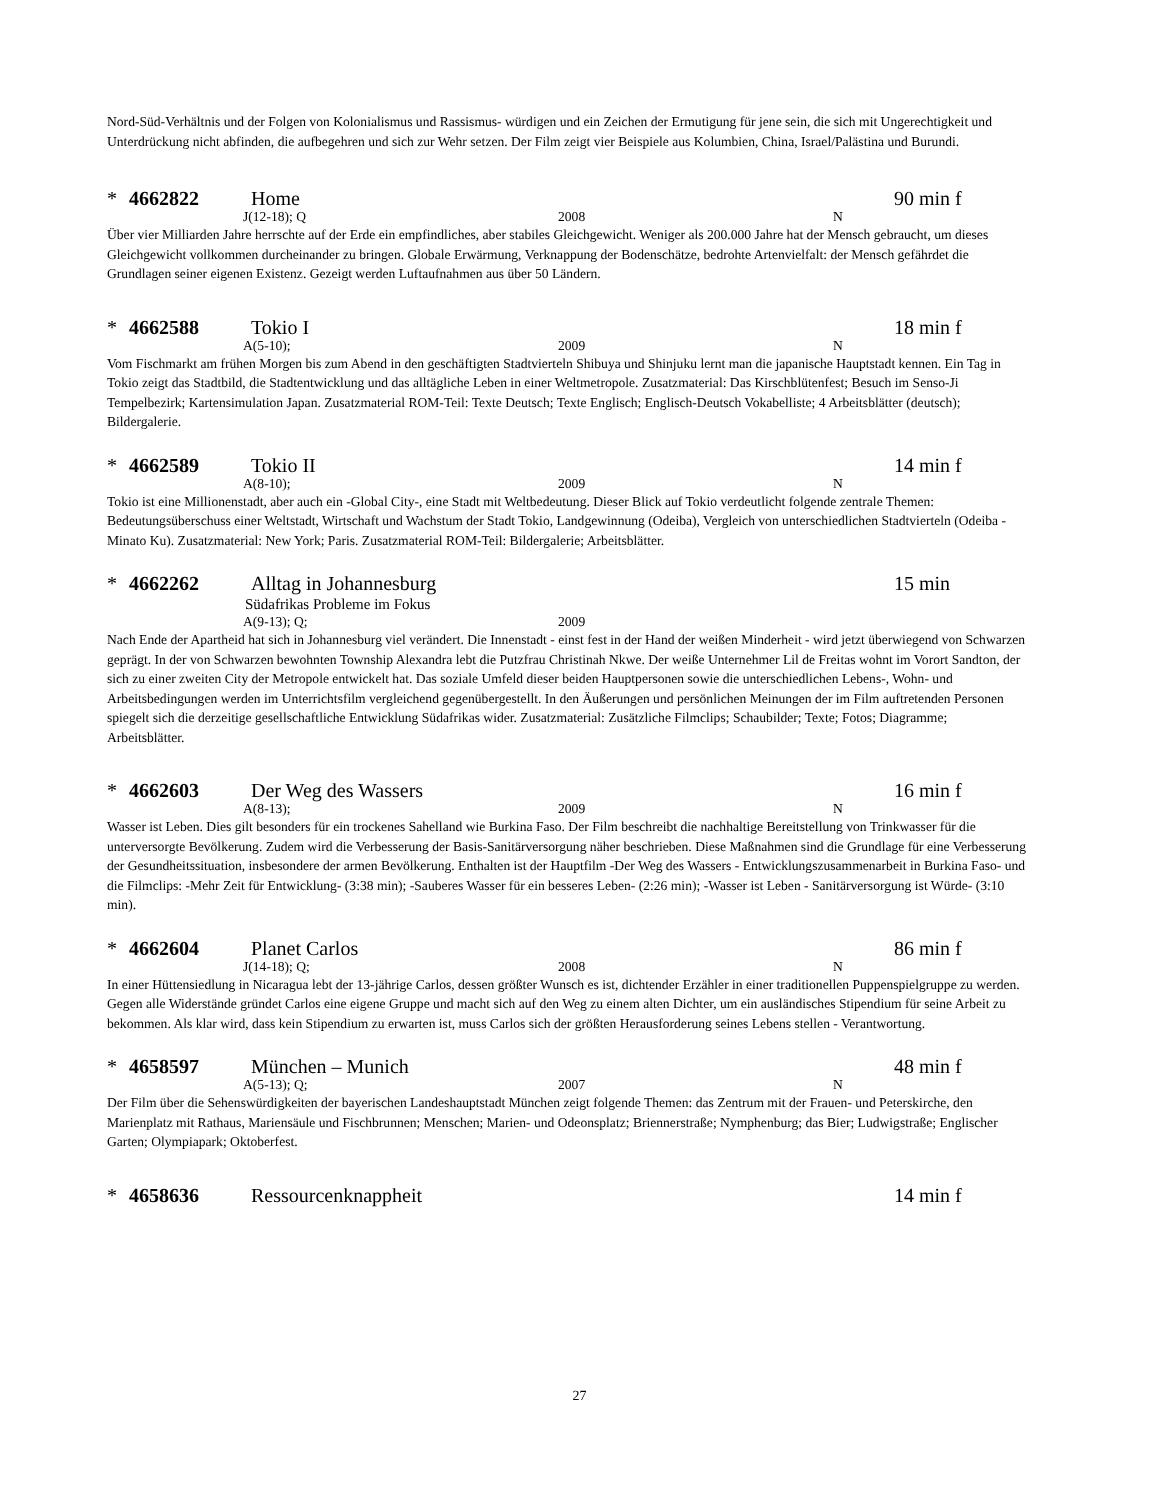Nord-Süd-Verhältnis und der Folgen von Kolonialismus und Rassismus- würdigen und ein Zeichen der Ermutigung für jene sein, die sich mit Ungerechtigkeit und Unterdrückung nicht abfinden, die aufbegehren und sich zur Wehr setzen. Der Film zeigt vier Beispiele aus Kolumbien, China, Israel/Palästina und Burundi.
* 4662822 Home 90 min f
J(12-18); Q 2008 N
Über vier Milliarden Jahre herrschte auf der Erde ein empfindliches, aber stabiles Gleichgewicht. Weniger als 200.000 Jahre hat der Mensch gebraucht, um dieses Gleichgewicht vollkommen durcheinander zu bringen. Globale Erwärmung, Verknappung der Bodenschätze, bedrohte Artenvielfalt: der Mensch gefährdet die Grundlagen seiner eigenen Existenz. Gezeigt werden Luftaufnahmen aus über 50 Ländern.
* 4662588 Tokio I 18 min f
A(5-10); 2009 N
Vom Fischmarkt am frühen Morgen bis zum Abend in den geschäftigten Stadtvierteln Shibuya und Shinjuku lernt man die japanische Hauptstadt kennen. Ein Tag in Tokio zeigt das Stadtbild, die Stadtentwicklung und das alltägliche Leben in einer Weltmetropole. Zusatzmaterial: Das Kirschblütenfest; Besuch im Senso-Ji Tempelbezirk; Kartensimulation Japan. Zusatzmaterial ROM-Teil: Texte Deutsch; Texte Englisch; Englisch-Deutsch Vokabelliste; 4 Arbeitsblätter (deutsch); Bildergalerie.
* 4662589 Tokio II 14 min f
A(8-10); 2009 N
Tokio ist eine Millionenstadt, aber auch ein -Global City-, eine Stadt mit Weltbedeutung. Dieser Blick auf Tokio verdeutlicht folgende zentrale Themen: Bedeutungsüberschuss einer Weltstadt, Wirtschaft und Wachstum der Stadt Tokio, Landgewinnung (Odeiba), Vergleich von unterschiedlichen Stadtvierteln (Odeiba - Minato Ku). Zusatzmaterial: New York; Paris. Zusatzmaterial ROM-Teil: Bildergalerie; Arbeitsblätter.
* 4662262 Alltag in Johannesburg 15 min
Südafrikas Probleme im Fokus
A(9-13); Q; 2009
Nach Ende der Apartheid hat sich in Johannesburg viel verändert. Die Innenstadt - einst fest in der Hand der weißen Minderheit - wird jetzt überwiegend von Schwarzen geprägt. In der von Schwarzen bewohnten Township Alexandra lebt die Putzfrau Christinah Nkwe. Der weiße Unternehmer Lil de Freitas wohnt im Vorort Sandton, der sich zu einer zweiten City der Metropole entwickelt hat. Das soziale Umfeld dieser beiden Hauptpersonen sowie die unterschiedlichen Lebens-, Wohn- und Arbeitsbedingungen werden im Unterrichtsfilm vergleichend gegenübergestellt. In den Äußerungen und persönlichen Meinungen der im Film auftretenden Personen spiegelt sich die derzeitige gesellschaftliche Entwicklung Südafrikas wider. Zusatzmaterial: Zusätzliche Filmclips; Schaubilder; Texte; Fotos; Diagramme; Arbeitsblätter.
* 4662603 Der Weg des Wassers 16 min f
A(8-13); 2009 N
Wasser ist Leben. Dies gilt besonders für ein trockenes Sahelland wie Burkina Faso. Der Film beschreibt die nachhaltige Bereitstellung von Trinkwasser für die unterversorgte Bevölkerung. Zudem wird die Verbesserung der Basis-Sanitärversorgung näher beschrieben. Diese Maßnahmen sind die Grundlage für eine Verbesserung der Gesundheitssituation, insbesondere der armen Bevölkerung. Enthalten ist der Hauptfilm -Der Weg des Wassers - Entwicklungszusammenarbeit in Burkina Faso- und die Filmclips: -Mehr Zeit für Entwicklung- (3:38 min); -Sauberes Wasser für ein besseres Leben- (2:26 min); -Wasser ist Leben - Sanitärversorgung ist Würde- (3:10 min).
* 4662604 Planet Carlos 86 min f
J(14-18); Q; 2008 N
In einer Hüttensiedlung in Nicaragua lebt der 13-jährige Carlos, dessen größter Wunsch es ist, dichtender Erzähler in einer traditionellen Puppenspielgruppe zu werden. Gegen alle Widerstände gründet Carlos eine eigene Gruppe und macht sich auf den Weg zu einem alten Dichter, um ein ausländisches Stipendium für seine Arbeit zu bekommen. Als klar wird, dass kein Stipendium zu erwarten ist, muss Carlos sich der größten Herausforderung seines Lebens stellen - Verantwortung.
* 4658597 München – Munich 48 min f
A(5-13); Q; 2007 N
Der Film über die Sehenswürdigkeiten der bayerischen Landeshauptstadt München zeigt folgende Themen: das Zentrum mit der Frauen- und Peterskirche, den Marienplatz mit Rathaus, Mariensäule und Fischbrunnen; Menschen; Marien- und Odeonsplatz; Briennerstraße; Nymphenburg; das Bier; Ludwigstraße; Englischer Garten; Olympiapark; Oktoberfest.
* 4658636 Ressourcenknappheit 14 min f
27